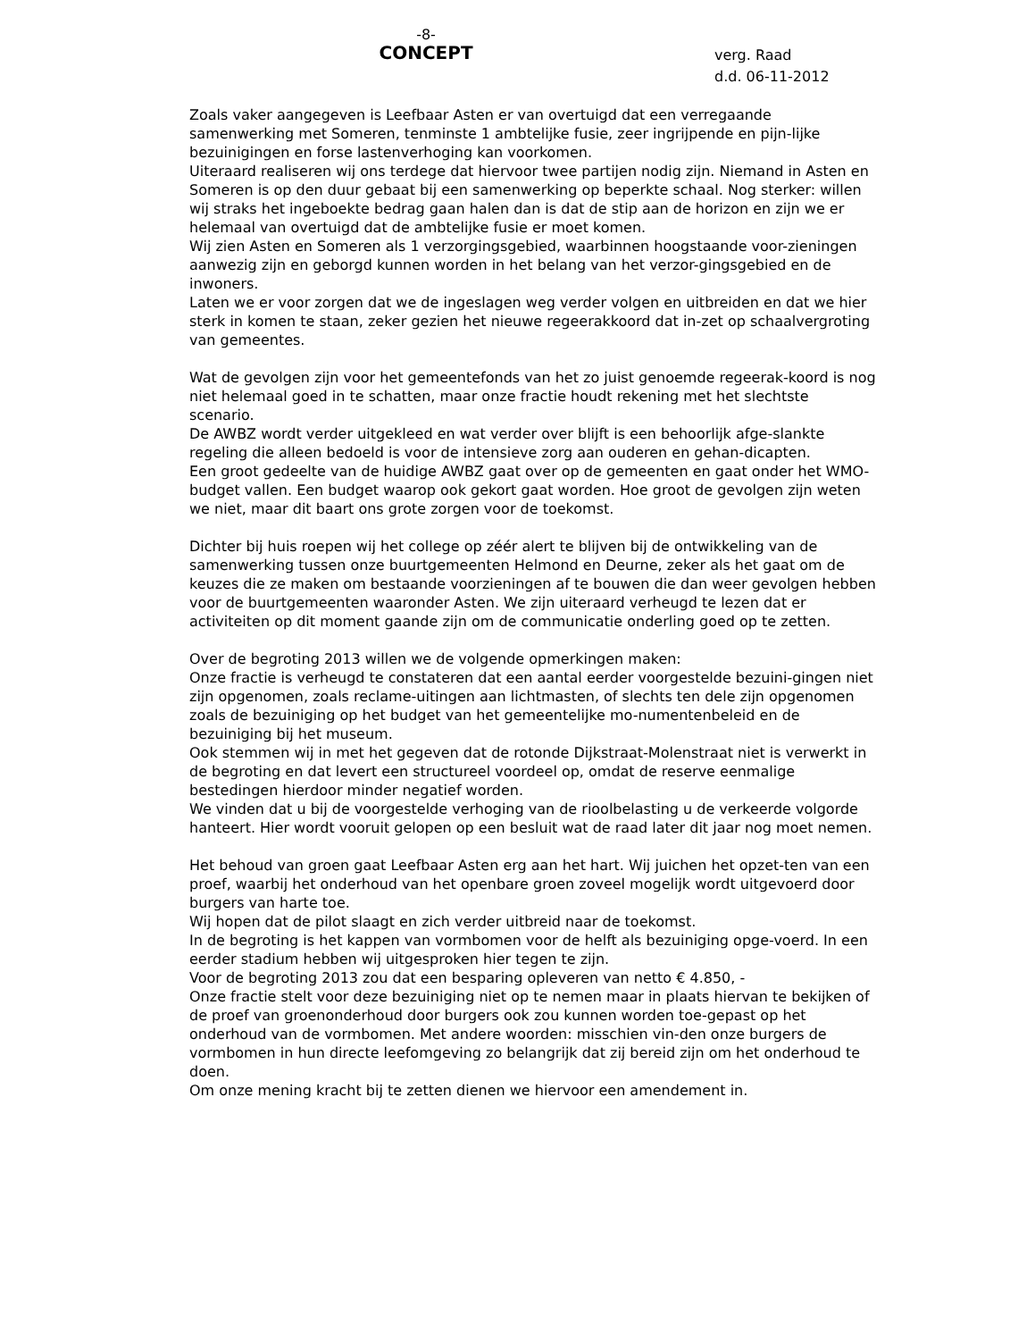-8-
CONCEPT
verg. Raad
d.d. 06-11-2012
Zoals vaker aangegeven is Leefbaar Asten er van overtuigd dat een verregaande samenwerking met Someren, tenminste 1 ambtelijke fusie, zeer ingrijpende en pijn-lijke bezuinigingen en forse lastenverhoging kan voorkomen.
Uiteraard realiseren wij ons terdege dat hiervoor twee partijen nodig zijn. Niemand in Asten en Someren is op den duur gebaat bij een samenwerking op beperkte schaal. Nog sterker: willen wij straks het ingeboekte bedrag gaan halen dan is dat de stip aan de horizon en zijn we er helemaal van overtuigd dat de ambtelijke fusie er moet komen.
Wij zien Asten en Someren als 1 verzorgingsgebied, waarbinnen hoogstaande voor-zieningen aanwezig zijn en geborgd kunnen worden in het belang van het verzor-gingsgebied en de inwoners.
Laten we er voor zorgen dat we de ingeslagen weg verder volgen en uitbreiden en dat we hier sterk in komen te staan, zeker gezien het nieuwe regeerakkoord dat in-zet op schaalvergroting van gemeentes.
Wat de gevolgen zijn voor het gemeentefonds van het zo juist genoemde regeerak-koord is nog niet helemaal goed in te schatten, maar onze fractie houdt rekening met het slechtste scenario.
De AWBZ wordt verder uitgekleed en wat verder over blijft is een behoorlijk afge-slankte regeling die alleen bedoeld is voor de intensieve zorg aan ouderen en gehan-dicapten.
Een groot gedeelte van de huidige AWBZ gaat over op de gemeenten en gaat onder het WMO-budget vallen. Een budget waarop ook gekort gaat worden. Hoe groot de gevolgen zijn weten we niet, maar dit baart ons grote zorgen voor de toekomst.
Dichter bij huis roepen wij het college op zéér alert te blijven bij de ontwikkeling van de samenwerking tussen onze buurtgemeenten Helmond en Deurne, zeker als het gaat om de keuzes die ze maken om bestaande voorzieningen af te bouwen die dan weer gevolgen hebben voor de buurtgemeenten waaronder Asten. We zijn uiteraard verheugd te lezen dat er activiteiten op dit moment gaande zijn om de communicatie onderling goed op te zetten.
Over de begroting 2013 willen we de volgende opmerkingen maken:
Onze fractie is verheugd te constateren dat een aantal eerder voorgestelde bezuini-gingen niet zijn opgenomen, zoals reclame-uitingen aan lichtmasten, of slechts ten dele zijn opgenomen zoals de bezuiniging op het budget van het gemeentelijke mo-numentenbeleid en de bezuiniging bij het museum.
Ook stemmen wij in met het gegeven dat de rotonde Dijkstraat-Molenstraat niet is verwerkt in de begroting en dat levert een structureel voordeel op, omdat de reserve eenmalige bestedingen hierdoor minder negatief worden.
We vinden dat u bij de voorgestelde verhoging van de rioolbelasting u de verkeerde volgorde hanteert. Hier wordt vooruit gelopen op een besluit wat de raad later dit jaar nog moet nemen.
Het behoud van groen gaat Leefbaar Asten erg aan het hart. Wij juichen het opzet-ten van een proef, waarbij het onderhoud van het openbare groen zoveel mogelijk wordt uitgevoerd door burgers van harte toe.
Wij hopen dat de pilot slaagt en zich verder uitbreid naar de toekomst.
In de begroting is het kappen van vormbomen voor de helft als bezuiniging opge-voerd. In een eerder stadium hebben wij uitgesproken hier tegen te zijn.
Voor de begroting 2013 zou dat een besparing opleveren van netto € 4.850, -
Onze fractie stelt voor deze bezuiniging niet op te nemen maar in plaats hiervan te bekijken of de proef van groenonderhoud door burgers ook zou kunnen worden toe-gepast op het onderhoud van de vormbomen. Met andere woorden: misschien vin-den onze burgers de vormbomen in hun directe leefomgeving zo belangrijk dat zij bereid zijn om het onderhoud te doen.
Om onze mening kracht bij te zetten dienen we hiervoor een amendement in.